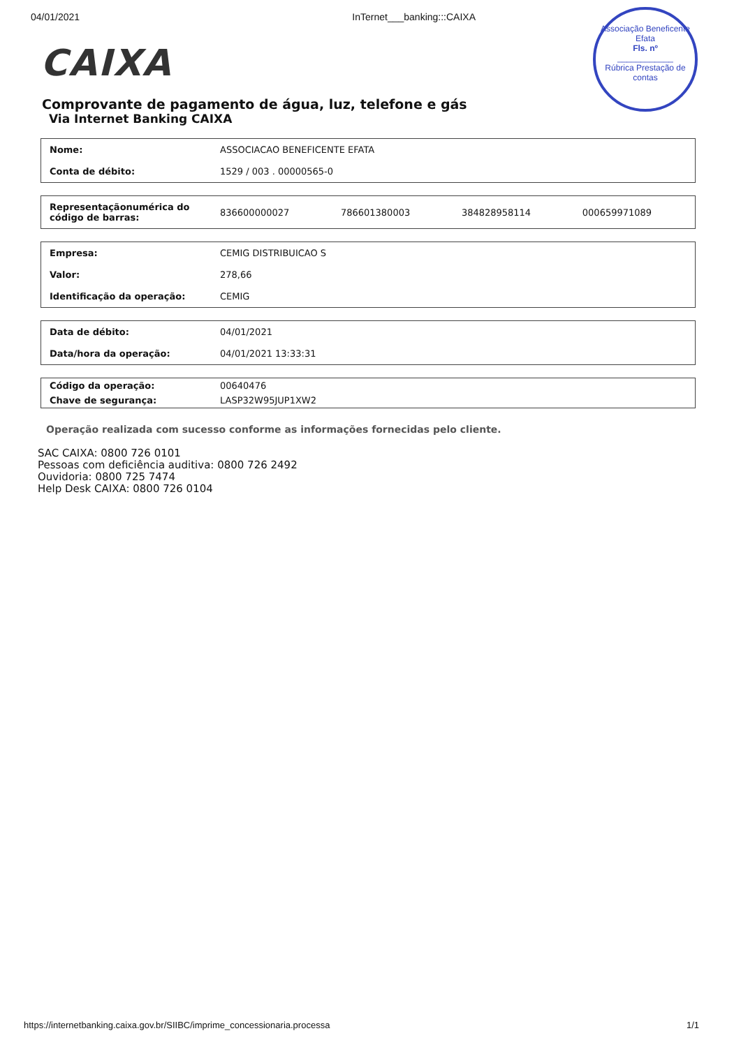04/01/2021 InTernet___banking:::CAIXA
Associação Beneficente Efata
Fls. nº
____________
Rúbrica Prestação de contas
CAIXA
Comprovante de pagamento de água, luz, telefone e gás
Via Internet Banking CAIXA
| Nome: | ASSOCIACAO BENEFICENTE EFATA |
| Conta de débito: | 1529 / 003 . 00000565-0 |
| Representaçãonumérica do código de barras: | 836600000027 | 786601380003 | 384828958114 | 000659971089 |
| Empresa: | CEMIG DISTRIBUICAO S |
| Valor: | 278,66 |
| Identificação da operação: | CEMIG |
| Data de débito: | 04/01/2021 |
| Data/hora da operação: | 04/01/2021 13:33:31 |
| Código da operação: | 00640476 |
| Chave de segurança: | LASP32W95JUP1XW2 |
Operação realizada com sucesso conforme as informações fornecidas pelo cliente.
SAC CAIXA: 0800 726 0101
Pessoas com deficiência auditiva: 0800 726 2492
Ouvidoria: 0800 725 7474
Help Desk CAIXA: 0800 726 0104
https://internetbanking.caixa.gov.br/SIIBC/imprime_concessionaria.processa 1/1